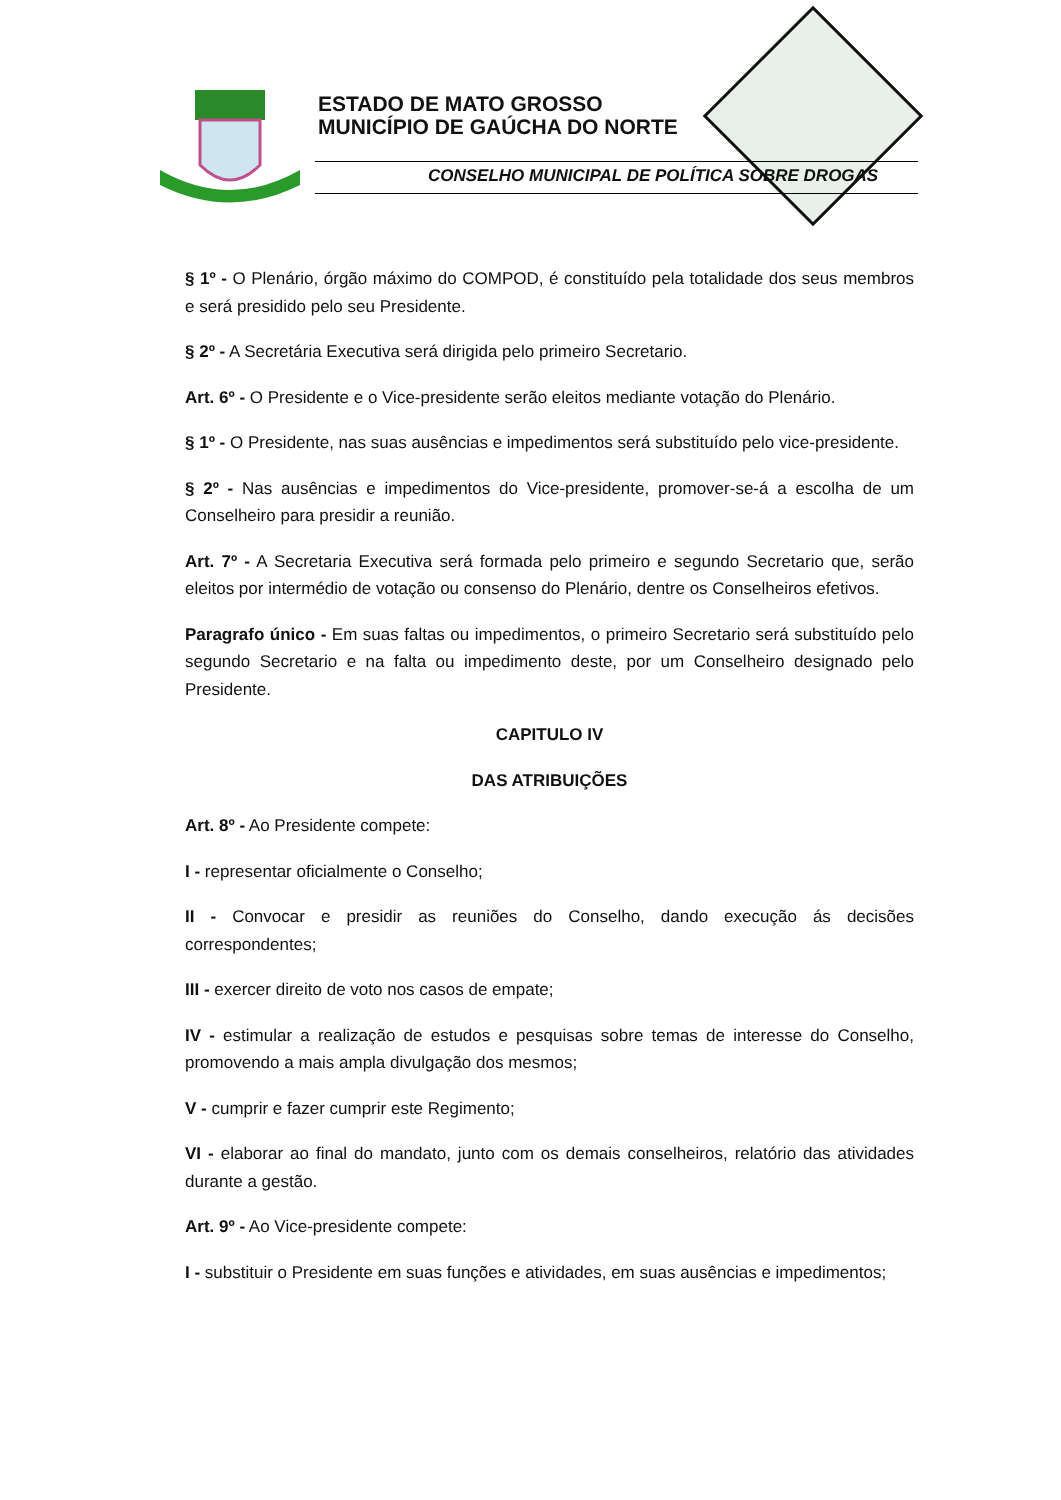ESTADO DE MATO GROSSO
MUNICÍPIO DE GAÚCHA DO NORTE
CONSELHO MUNICIPAL DE POLÍTICA SOBRE DROGAS
§ 1º - O Plenário, órgão máximo do COMPOD, é constituído pela totalidade dos seus membros e será presidido pelo seu Presidente.
§ 2º - A Secretária Executiva será dirigida pelo primeiro Secretario.
Art. 6º - O Presidente e o Vice-presidente serão eleitos mediante votação do Plenário.
§ 1º - O Presidente, nas suas ausências e impedimentos será substituído pelo vice-presidente.
§ 2º - Nas ausências e impedimentos do Vice-presidente, promover-se-á a escolha de um Conselheiro para presidir a reunião.
Art. 7º - A Secretaria Executiva será formada pelo primeiro e segundo Secretario que, serão eleitos por intermédio de votação ou consenso do Plenário, dentre os Conselheiros efetivos.
Paragrafo único - Em suas faltas ou impedimentos, o primeiro Secretario será substituído pelo segundo Secretario e na falta ou impedimento deste, por um Conselheiro designado pelo Presidente.
CAPITULO IV
DAS ATRIBUIÇÕES
Art. 8º - Ao Presidente compete:
I - representar oficialmente o Conselho;
II - Convocar e presidir as reuniões do Conselho, dando execução ás decisões correspondentes;
III - exercer direito de voto nos casos de empate;
IV - estimular a realização de estudos e pesquisas sobre temas de interesse do Conselho, promovendo a mais ampla divulgação dos mesmos;
V - cumprir e fazer cumprir este Regimento;
VI - elaborar ao final do mandato, junto com os demais conselheiros, relatório das atividades durante a gestão.
Art. 9º - Ao Vice-presidente compete:
I - substituir o Presidente em suas funções e atividades, em suas ausências e impedimentos;